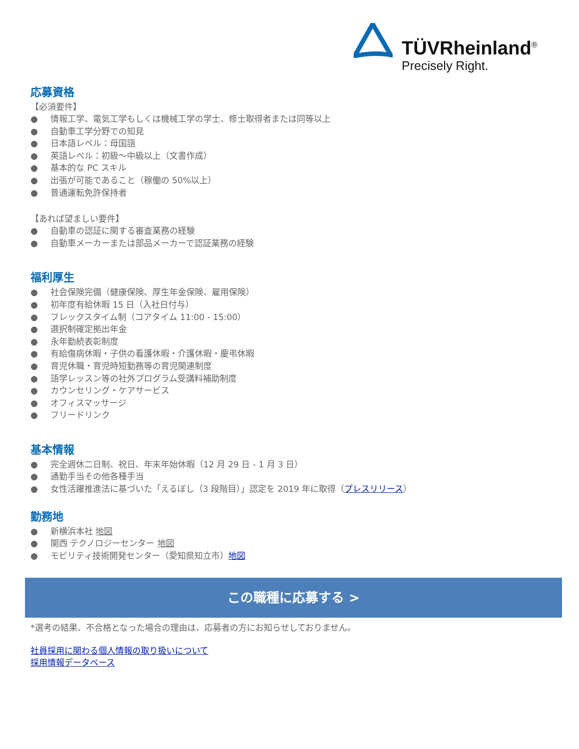TÜVRheinland<sup>®</sup>
Precisely Right.
応募資格
【必須要件】
● 情報工学、電気工学もしくは機械工学の学士、修士取得者または同等以上
● 自動車工学分野での知見
● 日本語レベル：母国語
● 英語レベル：初級～中級以上（文書作成）
● 基本的な PC スキル
● 出張が可能であること（稼働の 50%以上）
● 普通運転免許保持者
【あれば望ましい要件】
● 自動車の認証に関する審査業務の経験
● 自動車メーカーまたは部品メーカーで認証業務の経験
福利厚生
● 社会保険完備（健康保険、厚生年金保険、雇用保険）
● 初年度有給休暇 15 日（入社日付与）
● フレックスタイム制（コアタイム 11:00 - 15:00）
● 選択制確定拠出年金
● 永年勤続表彰制度
● 有給傷病休暇・子供の看護休暇・介護休暇・慶弔休暇
● 育児休職・育児時短勤務等の育児関連制度
● 語学レッスン等の社外プログラム受講料補助制度
● カウンセリング・ケアサービス
● オフィスマッサージ
● フリードリンク
基本情報
● 完全週休二日制、祝日、年末年始休暇（12 月 29 日 - 1 月 3 日）
● 通勤手当その他各種手当
● 女性活躍推進法に基づいた「えるぼし（3 段階目）」認定を 2019 年に取得（プレスリリース）
勤務地
● 新横浜本社 地図
● 関西 テクノロジーセンター 地図
● モビリティ技術開発センター（愛知県知立市）地図
この職種に応募する >
*選考の結果、不合格となった場合の理由は、応募者の方にお知らせしておりません。
社員採用に関わる個人情報の取り扱いについて
採用情報データベース